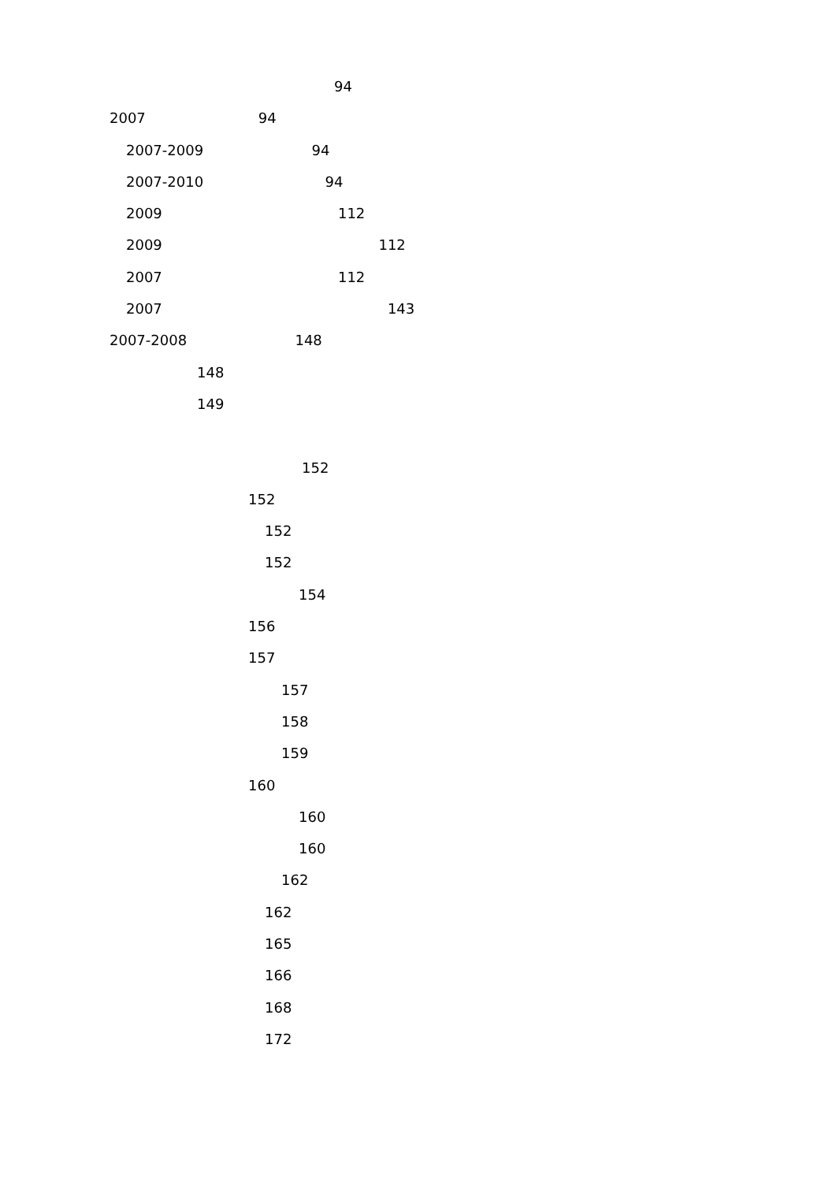94
2007 94
2007-2009 94
2007-2010 94
2009 112
2009 112
2007 112
2007 143
2007-2008 148
148
149
152
152
152
152
154
156
157
157
158
159
160
160
160
162
162
165
166
168
172